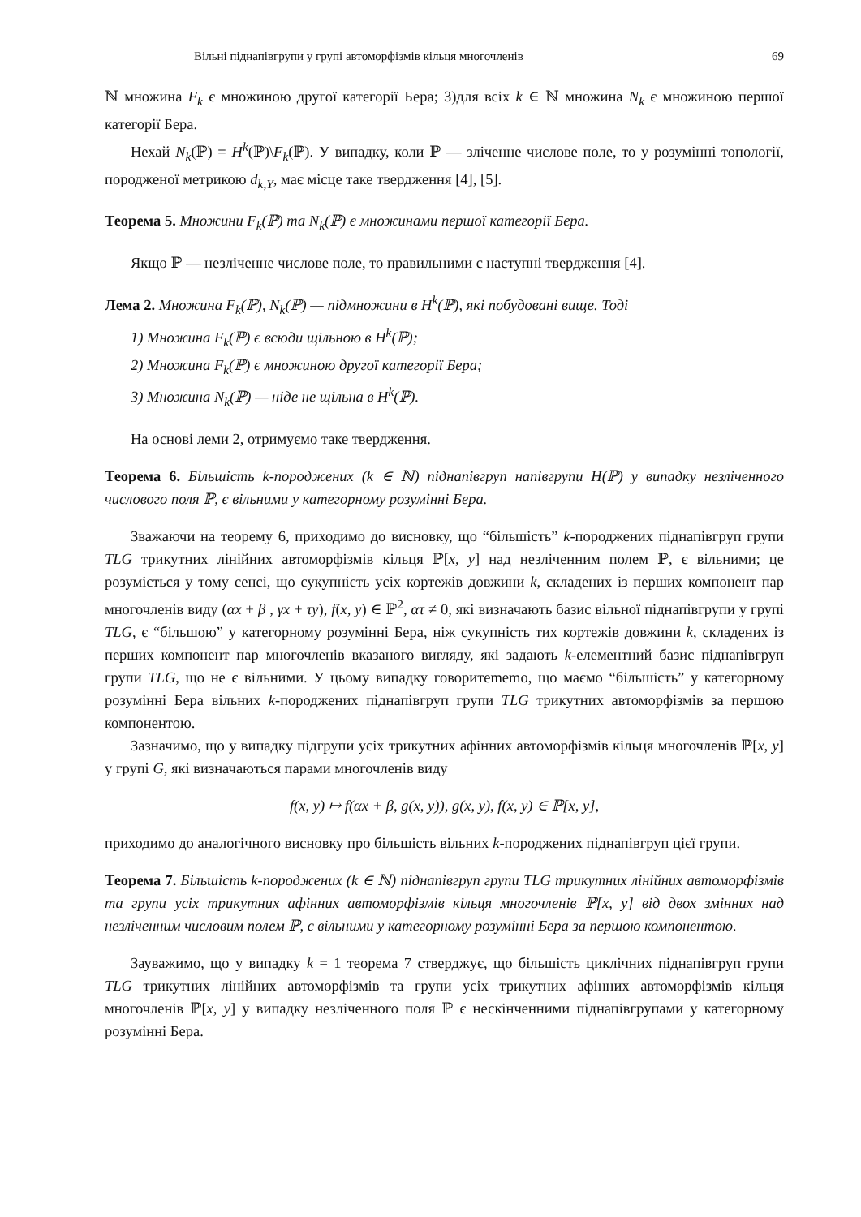Вільні піднапівгрупи у групі автоморфізмів кільця многочленів 69
ℕ множина F<sub>k</sub> є множиною другої категорії Бера; 3)для всіх k ∈ ℕ множина N<sub>k</sub> є множиною першої категорії Бера.
Нехай N<sub>k</sub>(ℙ) = H<sup>k</sup>(ℙ)\F<sub>k</sub>(ℙ). У випадку, коли ℙ — зліченне числове поле, то у розумінні топології, породженої метрикою d<sub>k,Y</sub>, має місце таке твердження [4], [5].
Теорема 5. Множини F<sub>k</sub>(ℙ) та N<sub>k</sub>(ℙ) є множинами першої категорії Бера.
Якщо ℙ — незліченне числове поле, то правильними є наступні твердження [4].
Лема 2. Множина F<sub>k</sub>(ℙ), N<sub>k</sub>(ℙ) — підмножини в H<sup>k</sup>(ℙ), які побудовані вище. Тоді
1) Множина F<sub>k</sub>(ℙ) є всюди щільною в H<sup>k</sup>(ℙ);
2) Множина F<sub>k</sub>(ℙ) є множиною другої категорії Бера;
3) Множина N<sub>k</sub>(ℙ) — ніде не щільна в H<sup>k</sup>(ℙ).
На основі леми 2, отримуємо таке твердження.
Теорема 6. Більшість k-породжених (k ∈ ℕ) піднапівгруп напівгрупи H(ℙ) у випадку незліченного числового поля ℙ, є вільними у категорному розумінні Бера.
Зважаючи на теорему 6, приходимо до висновку, що “більшість” k-породжених піднапівгруп групи TLG трикутних лінійних автоморфізмів кільця ℙ[x, y] над незліченним полем ℙ, є вільними; це розуміється у тому сенсі, що сукупність усіх кортежів довжини k, складених із перших компонент пар многочленів виду (αx + β , γx + τy), f(x, y) ∈ ℙ<sup>2</sup>, ατ ≠ 0, які визначають базис вільної піднапівгрупи у групі TLG, є “більшою” у категорному розумінні Бера, ніж сукупність тих кортежів довжини k, складених із перших компонент пар многочленів вказаного вигляду, які задають k-елементний базис піднапівгруп групи TLG, що не є вільними. У цьому випадку говоритememo, що маємо “більшість” у категорному розумінні Бера вільних k-породжених піднапівгруп групи TLG трикутних автоморфізмів за першою компонентою.
Зазначимо, що у випадку підгрупи усіх трикутних афінних автоморфізмів кільця многочленів ℙ[x, y] у групі G, які визначаються парами многочленів виду
f(x, y) ↦ f(αx + β, g(x, y)), g(x, y), f(x, y) ∈ ℙ[x, y],
приходимо до аналогічного висновку про більшість вільних k-породжених піднапівгруп цієї групи.
Теорема 7. Більшість k-породжених (k ∈ ℕ) піднапівгруп групи TLG трикутних лінійних автоморфізмів та групи усіх трикутних афінних автоморфізмів кільця многочленів ℙ[x, y] від двох змінних над незліченним числовим полем ℙ, є вільними у категорному розумінні Бера за першою компонентою.
Зауважимо, що у випадку k = 1 теорема 7 стверджує, що більшість циклічних піднапівгруп групи TLG трикутних лінійних автоморфізмів та групи усіх трикутних афінних автоморфізмів кільця многочленів ℙ[x, y] у випадку незліченного поля ℙ є нескінченними піднапівгрупами у категорному розумінні Бера.